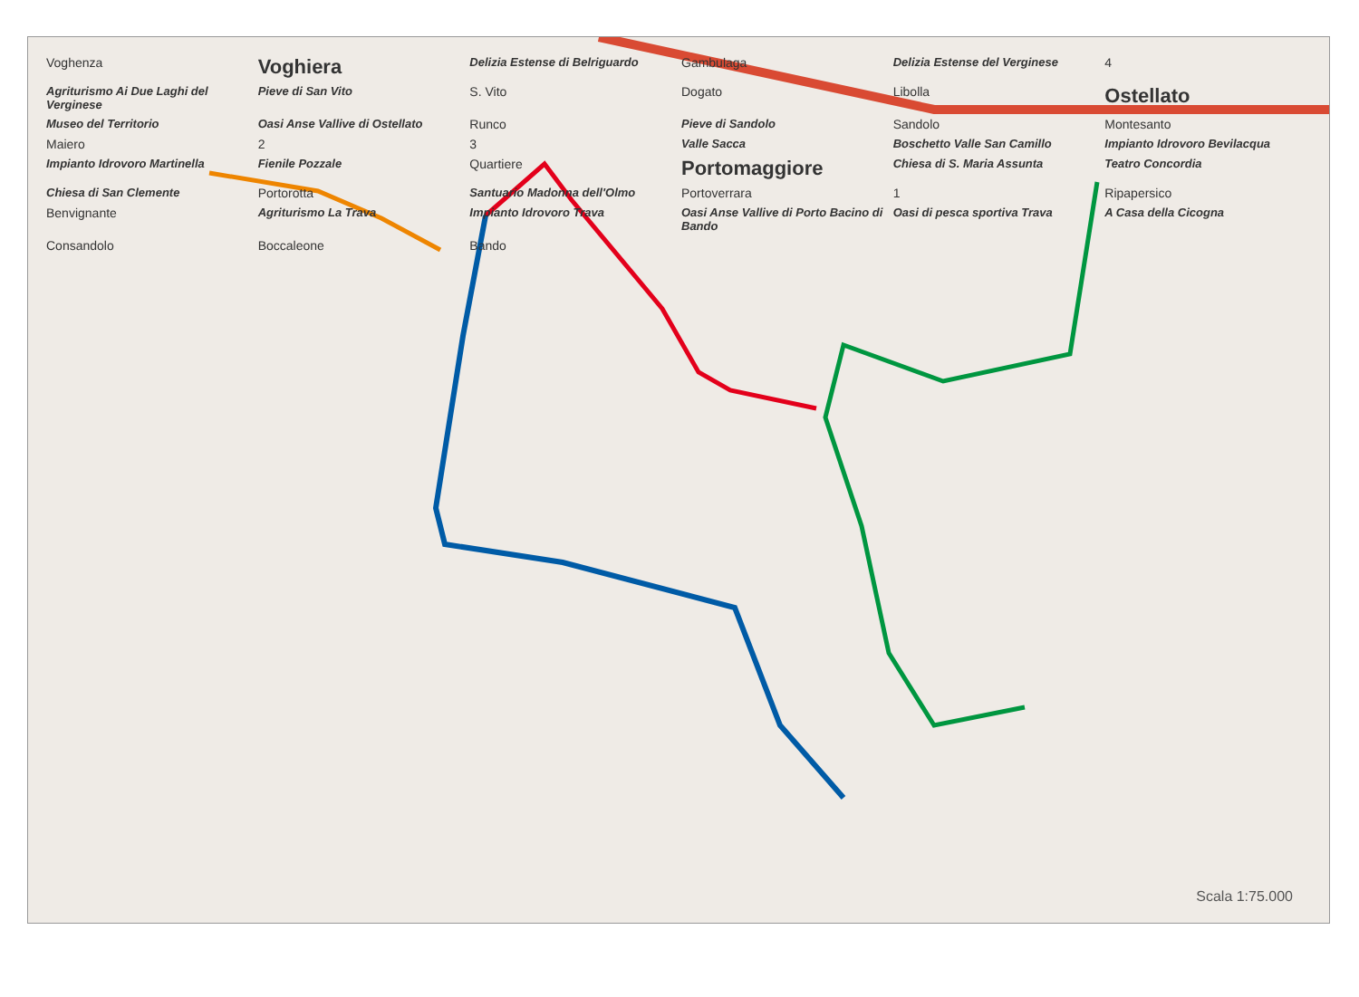Voghenza Voghiera Delizia Estense di Belriguardo Gambulaga Delizia Estense del Verginese 4 Agriturismo Ai Due Laghi del Verginese Pieve di San Vito S. Vito Dogato Libolla Ostellato Museo del Territorio Oasi Anse Vallive di Ostellato Runco Pieve di Sandolo Sandolo Montesanto Maiero 2 3 Valle Sacca Boschetto Valle San Camillo Impianto Idrovoro Bevilacqua Impianto Idrovoro Martinella Fienile Pozzale Quartiere Portomaggiore Chiesa di S. Maria Assunta Teatro Concordia Chiesa di San Clemente Portorotta Santuario Madonna dell'Olmo Portoverrara 1 Ripapersico Benvignante Agriturismo La Trava Impianto Idrovoro Trava Oasi Anse Vallive di Porto Bacino di Bando Oasi di pesca sportiva Trava A Casa della Cicogna Consandolo Boccaleone Bando
Scala 1:75.000